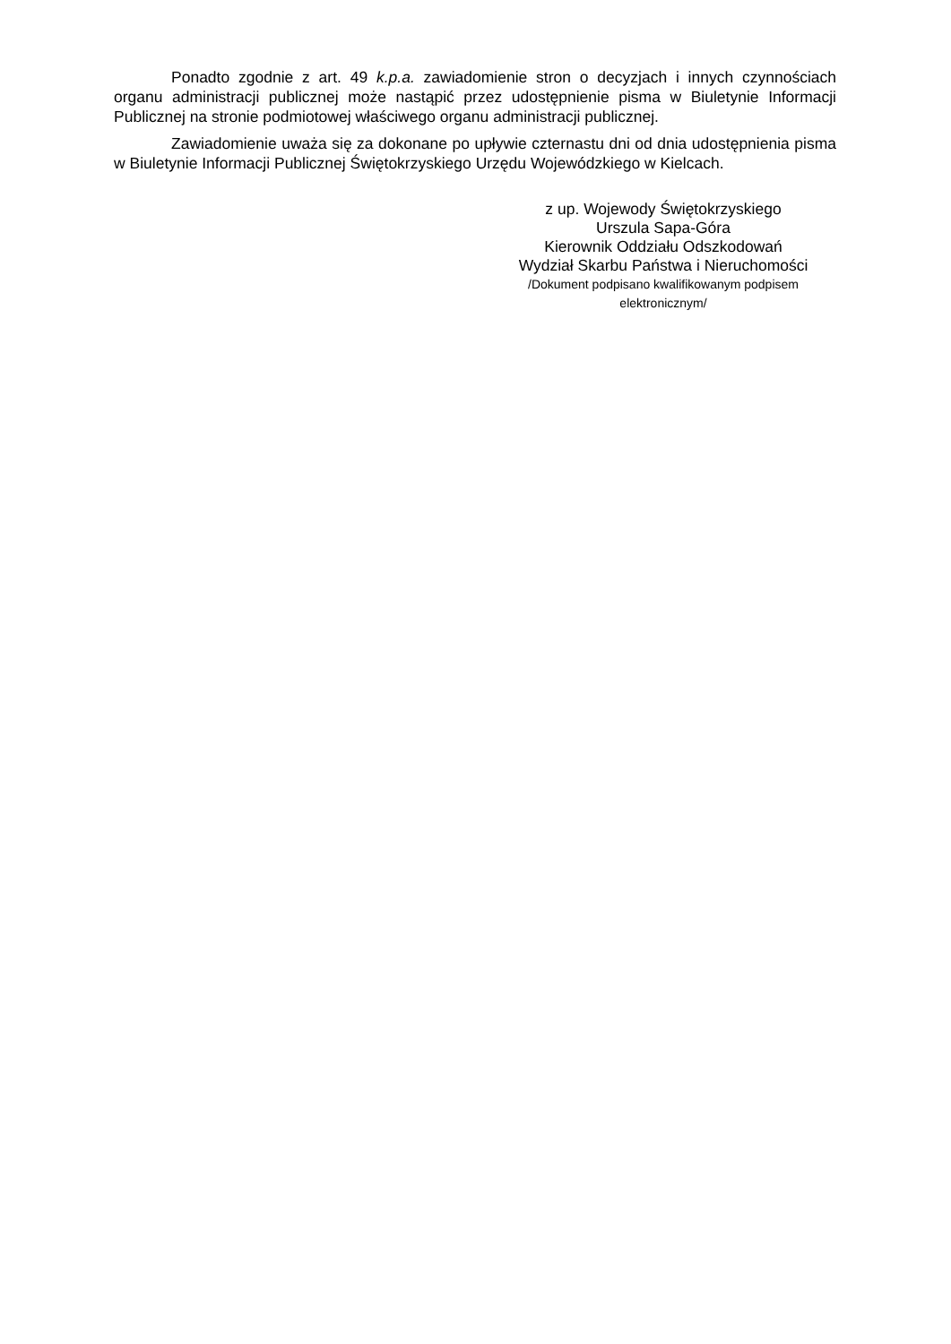Ponadto zgodnie z art. 49 k.p.a. zawiadomienie stron o decyzjach i innych czynnościach organu administracji publicznej może nastąpić przez udostępnienie pisma w Biuletynie Informacji Publicznej na stronie podmiotowej właściwego organu administracji publicznej.
Zawiadomienie uważa się za dokonane po upływie czternastu dni od dnia udostępnienia pisma w Biuletynie Informacji Publicznej Świętokrzyskiego Urzędu Wojewódzkiego w Kielcach.
z up. Wojewody Świętokrzyskiego
Urszula Sapa-Góra
Kierownik Oddziału Odszkodowań
Wydział Skarbu Państwa i Nieruchomości
/Dokument podpisano kwalifikowanym podpisem
elektronicznym/